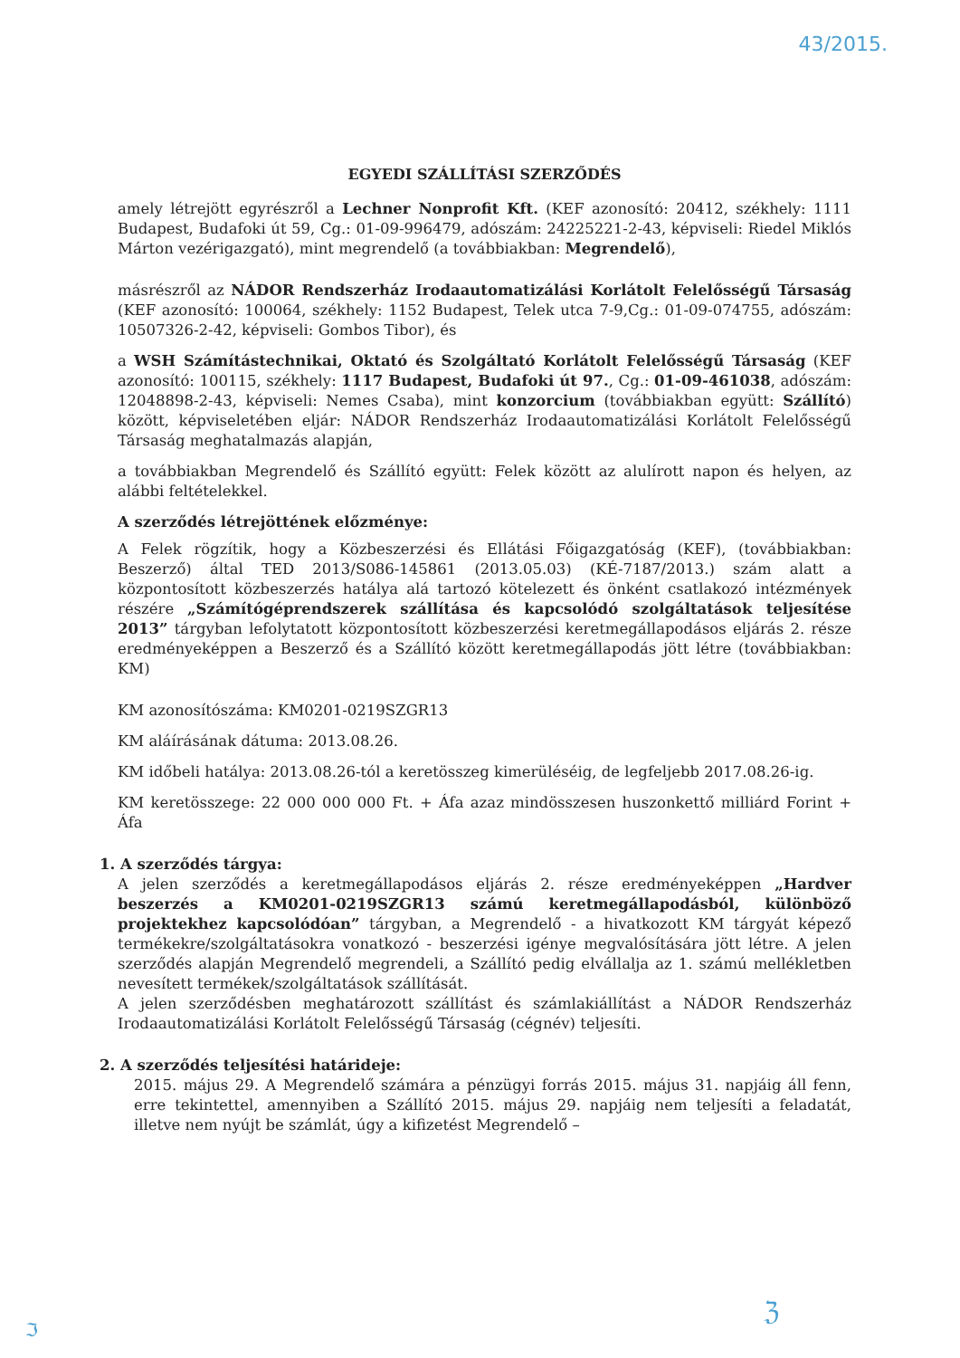43/2015.
EGYEDI SZÁLLÍTÁSI SZERZŐDÉS
amely létrejött egyrészről a Lechner Nonprofit Kft. (KEF azonosító: 20412, székhely: 1111 Budapest, Budafoki út 59, Cg.: 01-09-996479, adószám: 24225221-2-43, képviseli: Riedel Miklós Márton vezérigazgató), mint megrendelő (a továbbiakban: Megrendelő),
másrészről az NÁDOR Rendszerház Irodaautomatizálási Korlátolt Felelősségű Társaság (KEF azonosító: 100064, székhely: 1152 Budapest, Telek utca 7-9,Cg.: 01-09-074755, adószám: 10507326-2-42, képviseli: Gombos Tibor), és
a WSH Számítástechnikai, Oktató és Szolgáltató Korlátolt Felelősségű Társaság (KEF azonosító: 100115, székhely: 1117 Budapest, Budafoki út 97., Cg.: 01-09-461038, adószám: 12048898-2-43, képviseli: Nemes Csaba), mint konzorcium (továbbiakban együtt: Szállító) között, képviseletében eljár: NÁDOR Rendszerház Irodaautomatizálási Korlátolt Felelősségű Társaság meghatalmazás alapján,
a továbbiakban Megrendelő és Szállító együtt: Felek között az alulírott napon és helyen, az alábbi feltételekkel.
A szerződés létrejöttének előzménye:
A Felek rögzítik, hogy a Közbeszerzési és Ellátási Főigazgatóság (KEF), (továbbiakban: Beszerző) által TED 2013/S086-145861 (2013.05.03) (KÉ-7187/2013.) szám alatt a központosított közbeszerzés hatálya alá tartozó kötelezett és önként csatlakozó intézmények részére „Számítógéprendszerek szállítása és kapcsolódó szolgáltatások teljesítése 2013” tárgyban lefolytatott központosított közbeszerzési keretmegállapodásos eljárás 2. része eredményeképpen a Beszerző és a Szállító között keretmegállapodás jött létre (továbbiakban: KM)
KM azonosítószáma: KM0201-0219SZGR13
KM aláírásának dátuma: 2013.08.26.
KM időbeli hatálya: 2013.08.26-tól a keretösszeg kimerüléséig, de legfeljebb 2017.08.26-ig.
KM keretösszege: 22 000 000 000 Ft. + Áfa azaz mindösszesen huszonkettő milliárd Forint + Áfa
1. A szerződés tárgya:
A jelen szerződés a keretmegállapodásos eljárás 2. része eredményeképpen „Hardver beszerzés a KM0201-0219SZGR13 számú keretmegállapodásból, különböző projektekhez kapcsolódóan” tárgyban, a Megrendelő - a hivatkozott KM tárgyát képező termékekre/szolgáltatásokra vonatkozó - beszerzési igénye megvalósítására jött létre. A jelen szerződés alapján Megrendelő megrendeli, a Szállító pedig elvállalja az 1. számú mellékletben nevesített termékek/szolgáltatások szállítását.
A jelen szerződésben meghatározott szállítást és számlakiállítást a NÁDOR Rendszerház Irodaautomatizálási Korlátolt Felelősségű Társaság (cégnév) teljesíti.
2. A szerződés teljesítési határideje:
2015. május 29. A Megrendelő számára a pénzügyi forrás 2015. május 31. napjáig áll fenn, erre tekintettel, amennyiben a Szállító 2015. május 29. napjáig nem teljesíti a feladatát, illetve nem nyújt be számlát, úgy a kifizetést Megrendelő –
ℑ
ℨ